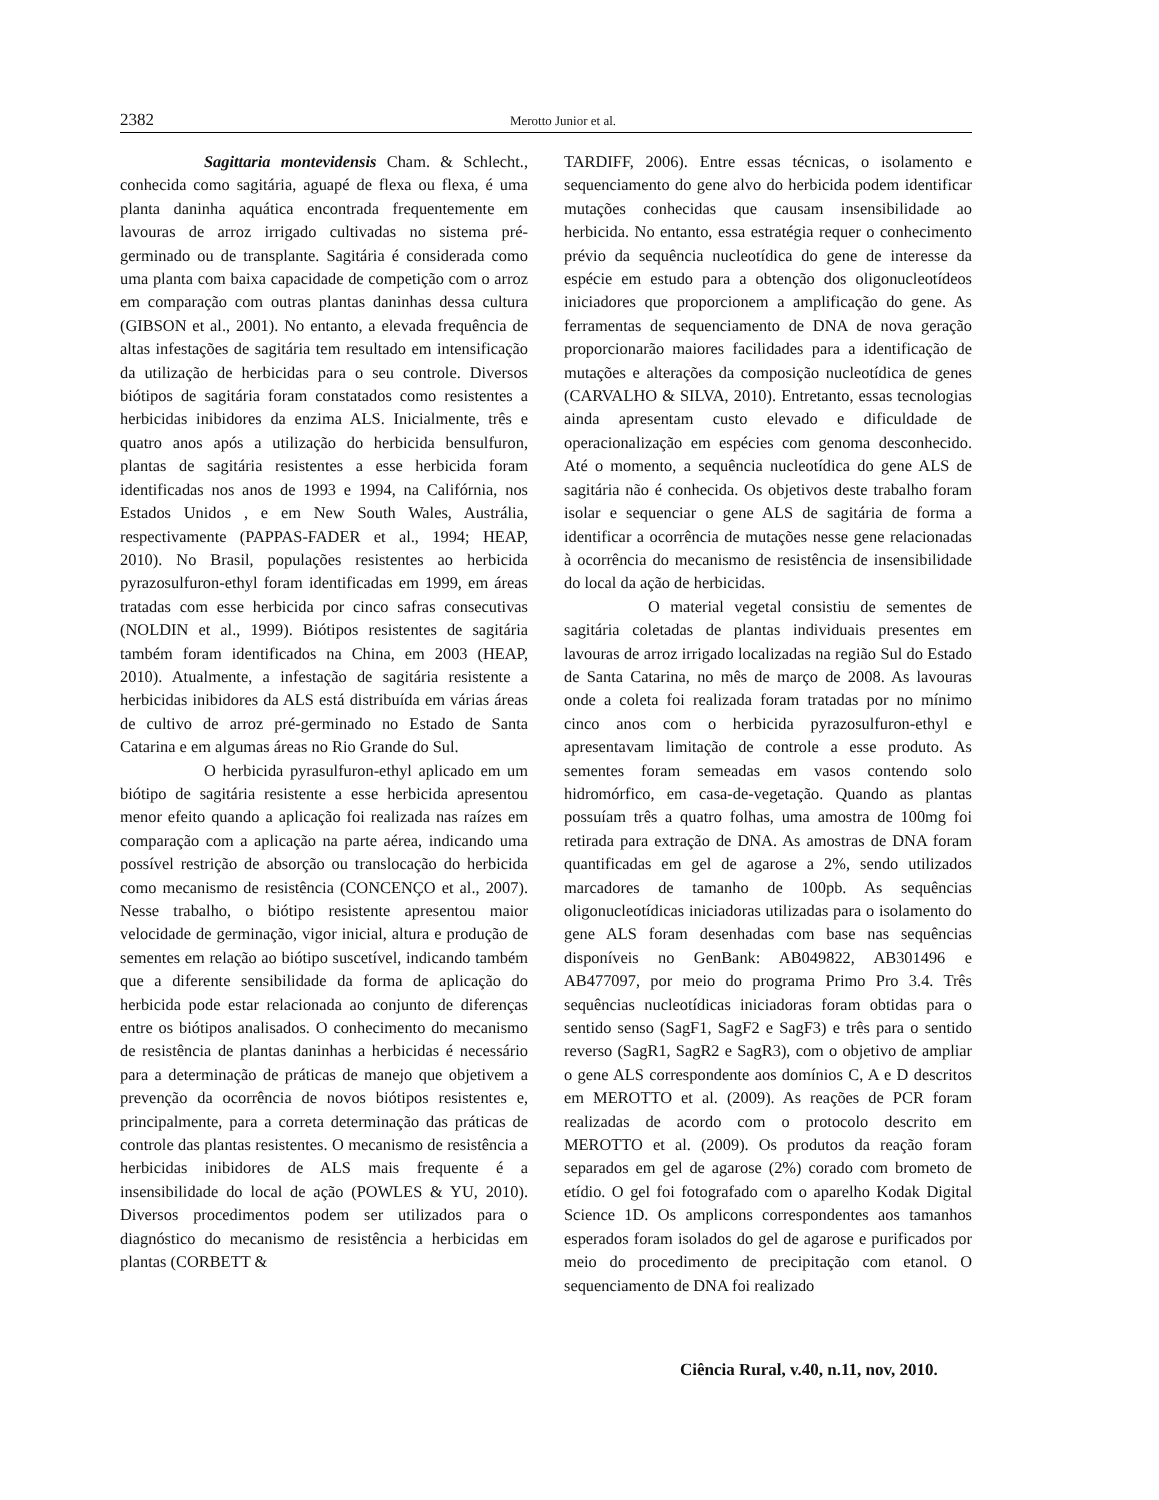2382 Merotto Junior et al.
Sagittaria montevidensis Cham. & Schlecht., conhecida como sagitária, aguapé de flexa ou flexa, é uma planta daninha aquática encontrada frequentemente em lavouras de arroz irrigado cultivadas no sistema pré-germinado ou de transplante. Sagitária é considerada como uma planta com baixa capacidade de competição com o arroz em comparação com outras plantas daninhas dessa cultura (GIBSON et al., 2001). No entanto, a elevada frequência de altas infestações de sagitária tem resultado em intensificação da utilização de herbicidas para o seu controle. Diversos biótipos de sagitária foram constatados como resistentes a herbicidas inibidores da enzima ALS. Inicialmente, três e quatro anos após a utilização do herbicida bensulfuron, plantas de sagitária resistentes a esse herbicida foram identificadas nos anos de 1993 e 1994, na Califórnia, nos Estados Unidos , e em New South Wales, Austrália, respectivamente (PAPPAS-FADER et al., 1994; HEAP, 2010). No Brasil, populações resistentes ao herbicida pyrazosulfuron-ethyl foram identificadas em 1999, em áreas tratadas com esse herbicida por cinco safras consecutivas (NOLDIN et al., 1999). Biótipos resistentes de sagitária também foram identificados na China, em 2003 (HEAP, 2010). Atualmente, a infestação de sagitária resistente a herbicidas inibidores da ALS está distribuída em várias áreas de cultivo de arroz pré-germinado no Estado de Santa Catarina e em algumas áreas no Rio Grande do Sul.
O herbicida pyrasulfuron-ethyl aplicado em um biótipo de sagitária resistente a esse herbicida apresentou menor efeito quando a aplicação foi realizada nas raízes em comparação com a aplicação na parte aérea, indicando uma possível restrição de absorção ou translocação do herbicida como mecanismo de resistência (CONCENÇO et al., 2007). Nesse trabalho, o biótipo resistente apresentou maior velocidade de germinação, vigor inicial, altura e produção de sementes em relação ao biótipo suscetível, indicando também que a diferente sensibilidade da forma de aplicação do herbicida pode estar relacionada ao conjunto de diferenças entre os biótipos analisados. O conhecimento do mecanismo de resistência de plantas daninhas a herbicidas é necessário para a determinação de práticas de manejo que objetivem a prevenção da ocorrência de novos biótipos resistentes e, principalmente, para a correta determinação das práticas de controle das plantas resistentes. O mecanismo de resistência a herbicidas inibidores de ALS mais frequente é a insensibilidade do local de ação (POWLES & YU, 2010). Diversos procedimentos podem ser utilizados para o diagnóstico do mecanismo de resistência a herbicidas em plantas (CORBETT &
TARDIFF, 2006). Entre essas técnicas, o isolamento e sequenciamento do gene alvo do herbicida podem identificar mutações conhecidas que causam insensibilidade ao herbicida. No entanto, essa estratégia requer o conhecimento prévio da sequência nucleotídica do gene de interesse da espécie em estudo para a obtenção dos oligonucleotídeos iniciadores que proporcionem a amplificação do gene. As ferramentas de sequenciamento de DNA de nova geração proporcionarão maiores facilidades para a identificação de mutações e alterações da composição nucleotídica de genes (CARVALHO & SILVA, 2010). Entretanto, essas tecnologias ainda apresentam custo elevado e dificuldade de operacionalização em espécies com genoma desconhecido. Até o momento, a sequência nucleotídica do gene ALS de sagitária não é conhecida. Os objetivos deste trabalho foram isolar e sequenciar o gene ALS de sagitária de forma a identificar a ocorrência de mutações nesse gene relacionadas à ocorrência do mecanismo de resistência de insensibilidade do local da ação de herbicidas.
O material vegetal consistiu de sementes de sagitária coletadas de plantas individuais presentes em lavouras de arroz irrigado localizadas na região Sul do Estado de Santa Catarina, no mês de março de 2008. As lavouras onde a coleta foi realizada foram tratadas por no mínimo cinco anos com o herbicida pyrazosulfuron-ethyl e apresentavam limitação de controle a esse produto. As sementes foram semeadas em vasos contendo solo hidromórfico, em casa-de-vegetação. Quando as plantas possuíam três a quatro folhas, uma amostra de 100mg foi retirada para extração de DNA. As amostras de DNA foram quantificadas em gel de agarose a 2%, sendo utilizados marcadores de tamanho de 100pb. As sequências oligonucleotídicas iniciadoras utilizadas para o isolamento do gene ALS foram desenhadas com base nas sequências disponíveis no GenBank: AB049822, AB301496 e AB477097, por meio do programa Primo Pro 3.4. Três sequências nucleotídicas iniciadoras foram obtidas para o sentido senso (SagF1, SagF2 e SagF3) e três para o sentido reverso (SagR1, SagR2 e SagR3), com o objetivo de ampliar o gene ALS correspondente aos domínios C, A e D descritos em MEROTTO et al. (2009). As reações de PCR foram realizadas de acordo com o protocolo descrito em MEROTTO et al. (2009). Os produtos da reação foram separados em gel de agarose (2%) corado com brometo de etídio. O gel foi fotografado com o aparelho Kodak Digital Science 1D. Os amplicons correspondentes aos tamanhos esperados foram isolados do gel de agarose e purificados por meio do procedimento de precipitação com etanol. O sequenciamento de DNA foi realizado
Ciência Rural, v.40, n.11, nov, 2010.